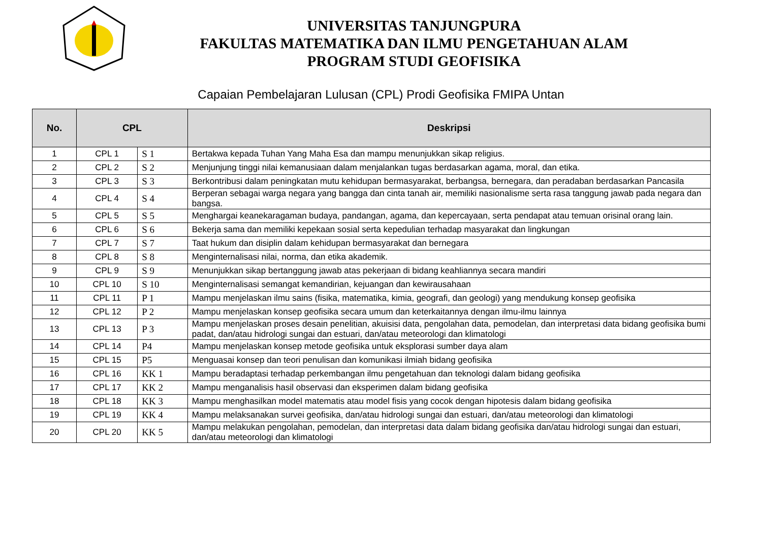UNIVERSITAS TANJUNGPURA
FAKULTAS MATEMATIKA DAN ILMU PENGETAHUAN ALAM
PROGRAM STUDI GEOFISIKA
Capaian Pembelajaran Lulusan (CPL) Prodi Geofisika FMIPA Untan
| No. | CPL | | Deskripsi |
| --- | --- | --- | --- |
| 1 | CPL 1 | S 1 | Bertakwa kepada Tuhan Yang Maha Esa dan mampu menunjukkan sikap religius. |
| 2 | CPL 2 | S 2 | Menjunjung tinggi nilai kemanusiaan dalam menjalankan tugas berdasarkan agama, moral, dan etika. |
| 3 | CPL 3 | S 3 | Berkontribusi dalam peningkatan mutu kehidupan bermasyarakat, berbangsa, bernegara, dan peradaban berdasarkan Pancasila |
| 4 | CPL 4 | S 4 | Berperan sebagai warga negara yang bangga dan cinta tanah air, memiliki nasionalisme serta rasa tanggung jawab pada negara dan bangsa. |
| 5 | CPL 5 | S 5 | Menghargai keanekaragaman budaya, pandangan, agama, dan kepercayaan, serta pendapat atau temuan orisinal orang lain. |
| 6 | CPL 6 | S 6 | Bekerja sama dan memiliki kepekaan sosial serta kepedulian terhadap masyarakat dan lingkungan |
| 7 | CPL 7 | S 7 | Taat hukum dan disiplin dalam kehidupan bermasyarakat dan bernegara |
| 8 | CPL 8 | S 8 | Menginternalisasi nilai, norma, dan etika akademik. |
| 9 | CPL 9 | S 9 | Menunjukkan sikap bertanggung jawab atas pekerjaan di bidang keahliannya secara mandiri |
| 10 | CPL 10 | S 10 | Menginternalisasi semangat kemandirian, kejuangan dan kewirausahaan |
| 11 | CPL 11 | P 1 | Mampu menjelaskan ilmu sains (fisika, matematika, kimia, geografi, dan geologi) yang mendukung konsep geofisika |
| 12 | CPL 12 | P 2 | Mampu menjelaskan konsep geofisika secara umum dan keterkaitannya dengan ilmu-ilmu lainnya |
| 13 | CPL 13 | P 3 | Mampu menjelaskan proses desain penelitian, akuisisi data, pengolahan data, pemodelan, dan interpretasi data bidang geofisika bumi padat, dan/atau hidrologi sungai dan estuari, dan/atau meteorologi dan klimatologi |
| 14 | CPL 14 | P4 | Mampu menjelaskan konsep metode geofisika untuk eksplorasi sumber daya alam |
| 15 | CPL 15 | P5 | Menguasai konsep dan teori penulisan dan komunikasi ilmiah bidang geofisika |
| 16 | CPL 16 | KK 1 | Mampu beradaptasi terhadap perkembangan ilmu pengetahuan dan teknologi dalam bidang geofisika |
| 17 | CPL 17 | KK 2 | Mampu menganalisis hasil observasi dan eksperimen dalam bidang geofisika |
| 18 | CPL 18 | KK 3 | Mampu menghasilkan model matematis atau model fisis yang cocok dengan hipotesis dalam bidang geofisika |
| 19 | CPL 19 | KK 4 | Mampu melaksanakan survei geofisika, dan/atau hidrologi sungai dan estuari, dan/atau meteorologi dan klimatologi |
| 20 | CPL 20 | KK 5 | Mampu melakukan pengolahan, pemodelan, dan interpretasi data dalam bidang geofisika dan/atau hidrologi sungai dan estuari, dan/atau meteorologi dan klimatologi |